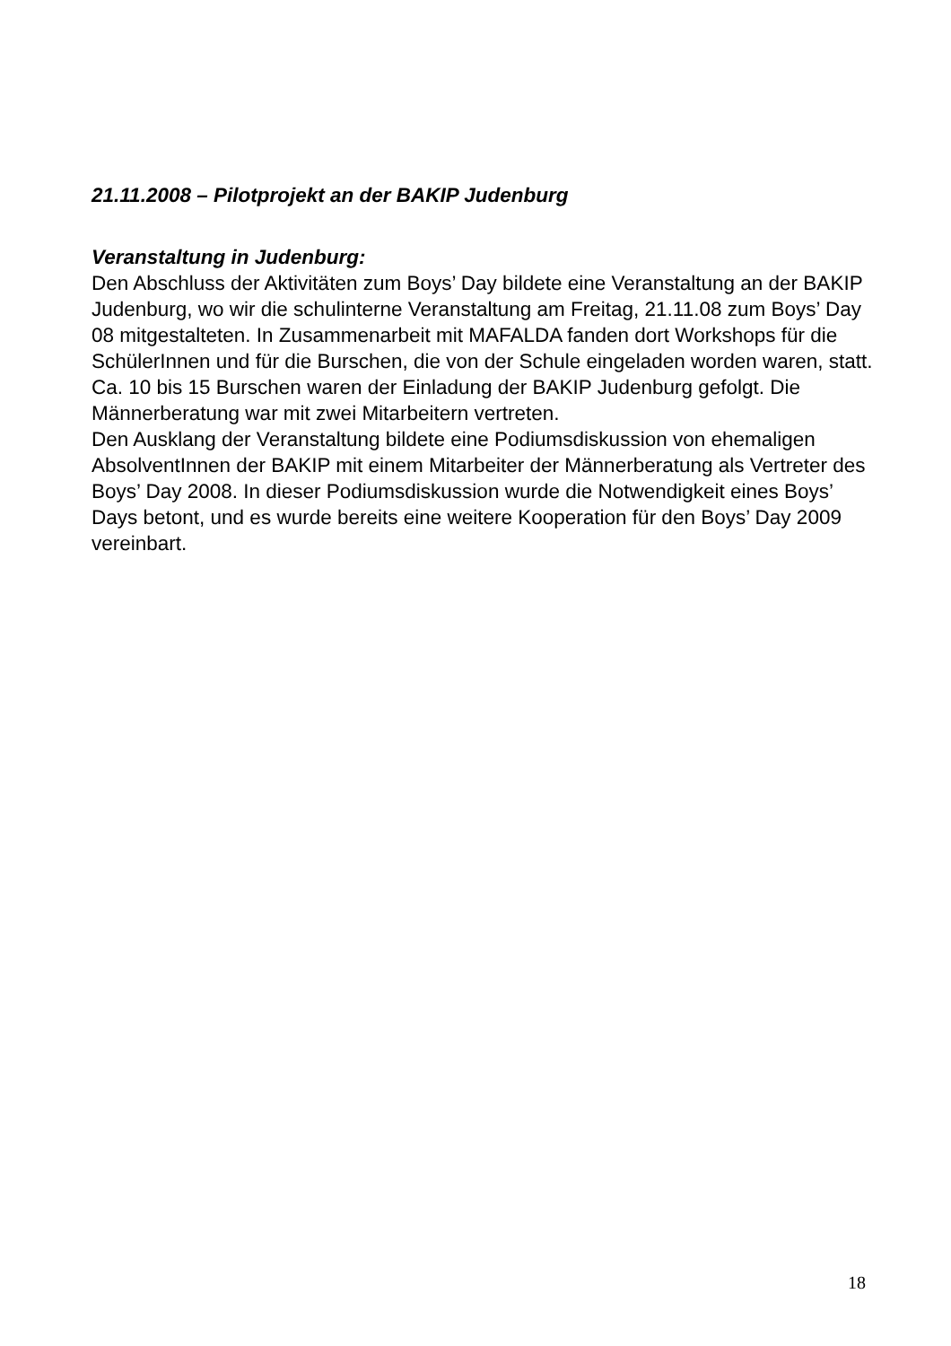21.11.2008 – Pilotprojekt an der BAKIP Judenburg
Veranstaltung in Judenburg:
Den Abschluss der Aktivitäten zum Boys’ Day bildete eine Veranstaltung an der BAKIP Judenburg, wo wir die schulinterne Veranstaltung am Freitag, 21.11.08 zum Boys’ Day 08 mitgestalteten. In Zusammenarbeit mit MAFALDA fanden dort Workshops für die SchülerInnen und für die Burschen, die von der Schule eingeladen worden waren, statt. Ca. 10 bis 15 Burschen waren der Einladung der BAKIP Judenburg gefolgt. Die Männerberatung war mit zwei Mitarbeitern vertreten.
Den Ausklang der Veranstaltung bildete eine Podiumsdiskussion von ehemaligen AbsolventInnen der BAKIP mit einem Mitarbeiter der Männerberatung als Vertreter des Boys’ Day 2008. In dieser Podiumsdiskussion wurde die Notwendigkeit eines Boys’ Days betont, und es wurde bereits eine weitere Kooperation für den Boys’ Day 2009 vereinbart.
18